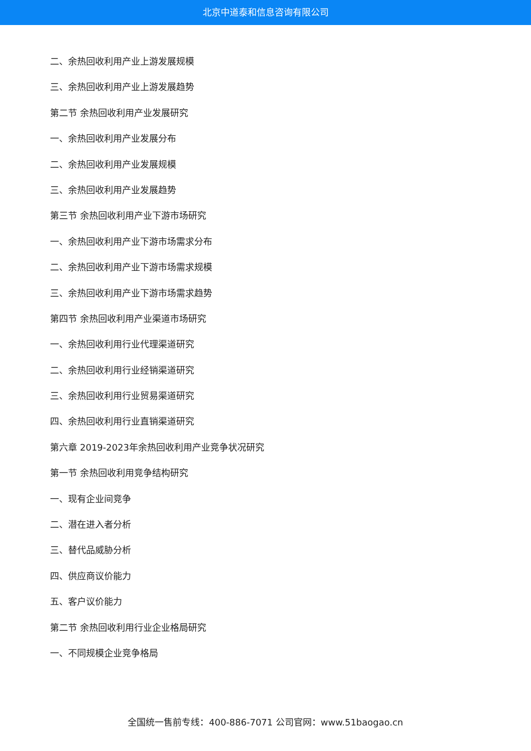北京中道泰和信息咨询有限公司
二、余热回收利用产业上游发展规模
三、余热回收利用产业上游发展趋势
第二节 余热回收利用产业发展研究
一、余热回收利用产业发展分布
二、余热回收利用产业发展规模
三、余热回收利用产业发展趋势
第三节 余热回收利用产业下游市场研究
一、余热回收利用产业下游市场需求分布
二、余热回收利用产业下游市场需求规模
三、余热回收利用产业下游市场需求趋势
第四节 余热回收利用产业渠道市场研究
一、余热回收利用行业代理渠道研究
二、余热回收利用行业经销渠道研究
三、余热回收利用行业贸易渠道研究
四、余热回收利用行业直销渠道研究
第六章 2019-2023年余热回收利用产业竞争状况研究
第一节 余热回收利用竞争结构研究
一、现有企业间竞争
二、潜在进入者分析
三、替代品威胁分析
四、供应商议价能力
五、客户议价能力
第二节 余热回收利用行业企业格局研究
一、不同规模企业竞争格局
全国统一售前专线：400-886-7071 公司官网：www.51baogao.cn